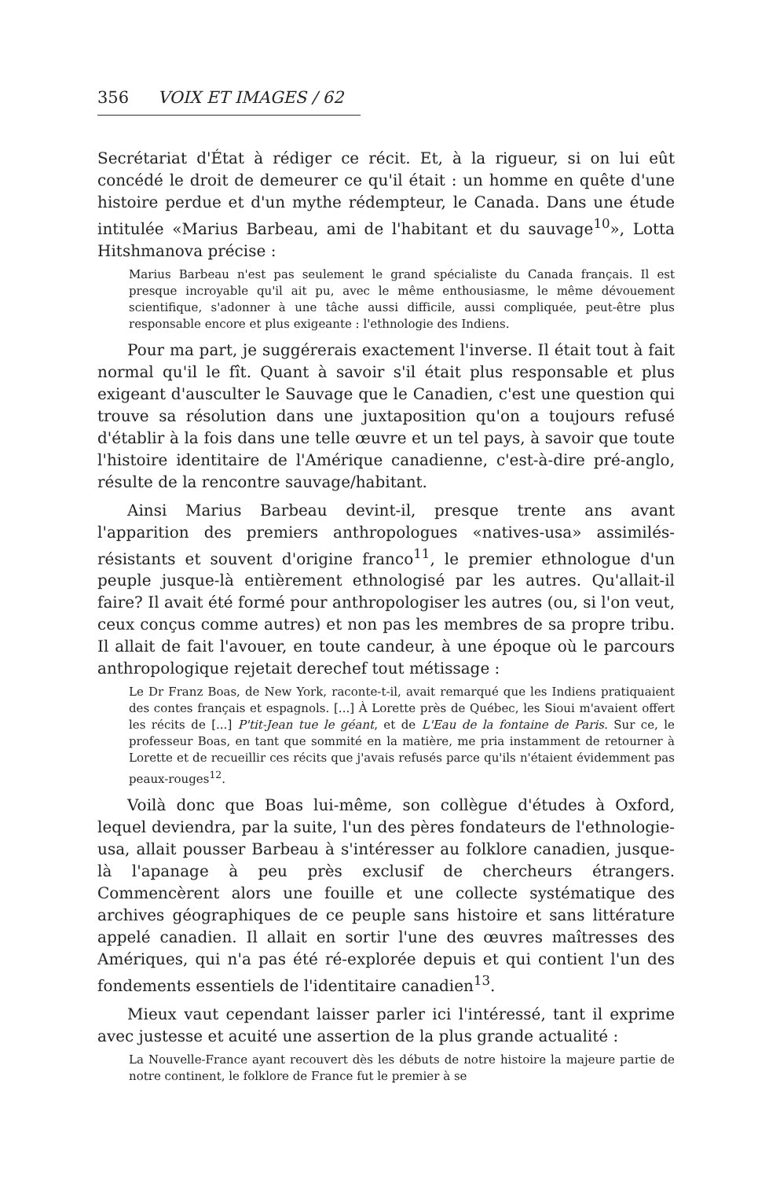356 VOIX ET IMAGES / 62
Secrétariat d'État à rédiger ce récit. Et, à la rigueur, si on lui eût concédé le droit de demeurer ce qu'il était : un homme en quête d'une histoire perdue et d'un mythe rédempteur, le Canada. Dans une étude intitulée «Marius Barbeau, ami de l'habitant et du sauvage<sup>10</sup>», Lotta Hitshmanova précise :
Marius Barbeau n'est pas seulement le grand spécialiste du Canada français. Il est presque incroyable qu'il ait pu, avec le même enthousiasme, le même dévouement scientifique, s'adonner à une tâche aussi difficile, aussi compliquée, peut-être plus responsable encore et plus exigeante : l'ethnologie des Indiens.
Pour ma part, je suggérerais exactement l'inverse. Il était tout à fait normal qu'il le fît. Quant à savoir s'il était plus responsable et plus exigeant d'ausculter le Sauvage que le Canadien, c'est une question qui trouve sa résolution dans une juxtaposition qu'on a toujours refusé d'établir à la fois dans une telle œuvre et un tel pays, à savoir que toute l'histoire identitaire de l'Amérique canadienne, c'est-à-dire pré-anglo, résulte de la rencontre sauvage/habitant.
Ainsi Marius Barbeau devint-il, presque trente ans avant l'apparition des premiers anthropologues «natives-usa» assimilés-résistants et souvent d'origine franco<sup>11</sup>, le premier ethnologue d'un peuple jusque-là entièrement ethnologisé par les autres. Qu'allait-il faire? Il avait été formé pour anthropologiser les autres (ou, si l'on veut, ceux conçus comme autres) et non pas les membres de sa propre tribu. Il allait de fait l'avouer, en toute candeur, à une époque où le parcours anthropologique rejetait derechef tout métissage :
Le Dr Franz Boas, de New York, raconte-t-il, avait remarqué que les Indiens pratiquaient des contes français et espagnols. [...] À Lorette près de Québec, les Sioui m'avaient offert les récits de [...] P'tit-Jean tue le géant, et de L'Eau de la fontaine de Paris. Sur ce, le professeur Boas, en tant que sommité en la matière, me pria instamment de retourner à Lorette et de recueillir ces récits que j'avais refusés parce qu'ils n'étaient évidemment pas peaux-rouges<sup>12</sup>.
Voilà donc que Boas lui-même, son collègue d'études à Oxford, lequel deviendra, par la suite, l'un des pères fondateurs de l'ethnologie-usa, allait pousser Barbeau à s'intéresser au folklore canadien, jusque-là l'apanage à peu près exclusif de chercheurs étrangers. Commencèrent alors une fouille et une collecte systématique des archives géographiques de ce peuple sans histoire et sans littérature appelé canadien. Il allait en sortir l'une des œuvres maîtresses des Amériques, qui n'a pas été ré-explorée depuis et qui contient l'un des fondements essentiels de l'identitaire canadien<sup>13</sup>.
Mieux vaut cependant laisser parler ici l'intéressé, tant il exprime avec justesse et acuité une assertion de la plus grande actualité :
La Nouvelle-France ayant recouvert dès les débuts de notre histoire la majeure partie de notre continent, le folklore de France fut le premier à se